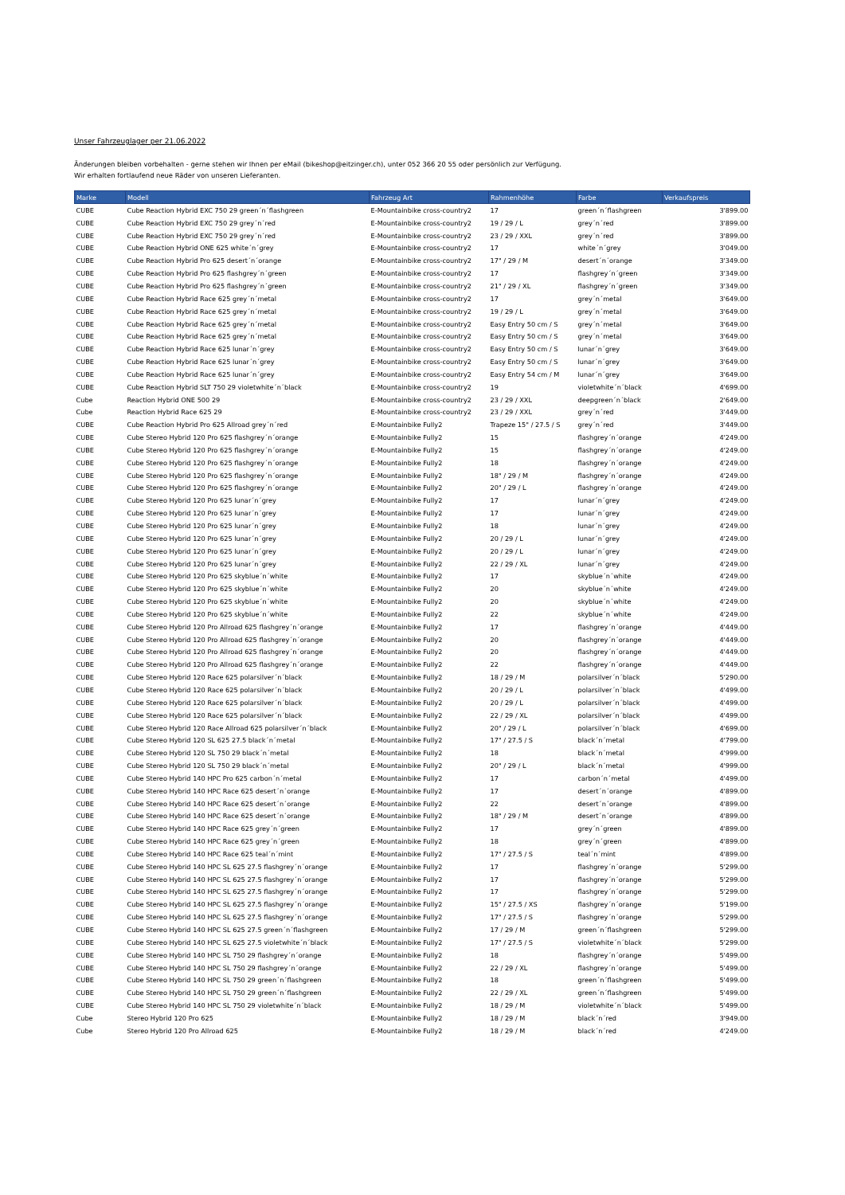Unser Fahrzeuglager per 21.06.2022
Änderungen bleiben vorbehalten - gerne stehen wir Ihnen per eMail (bikeshop@eitzinger.ch), unter 052 366 20 55 oder persönlich zur Verfügung.
Wir erhalten fortlaufend neue Räder von unseren Lieferanten.
| Marke | Modell | Fahrzeug Art | Rahmenhöhe | Farbe | Verkaufspreis |
| --- | --- | --- | --- | --- | --- |
| CUBE | Cube Reaction Hybrid EXC 750 29 green´n´flashgreen | E-Mountainbike cross-country2 | 17 | green´n´flashgreen | 3'899.00 |
| CUBE | Cube Reaction Hybrid EXC 750 29 grey´n´red | E-Mountainbike cross-country2 | 19 / 29 / L | grey´n´red | 3'899.00 |
| CUBE | Cube Reaction Hybrid EXC 750 29 grey´n´red | E-Mountainbike cross-country2 | 23 / 29 / XXL | grey´n´red | 3'899.00 |
| CUBE | Cube Reaction Hybrid ONE 625 white´n´grey | E-Mountainbike cross-country2 | 17 | white´n´grey | 3'049.00 |
| CUBE | Cube Reaction Hybrid Pro 625 desert´n´orange | E-Mountainbike cross-country2 | 17" / 29 / M | desert´n´orange | 3'349.00 |
| CUBE | Cube Reaction Hybrid Pro 625 flashgrey´n´green | E-Mountainbike cross-country2 | 17 | flashgrey´n´green | 3'349.00 |
| CUBE | Cube Reaction Hybrid Pro 625 flashgrey´n´green | E-Mountainbike cross-country2 | 21" / 29 / XL | flashgrey´n´green | 3'349.00 |
| CUBE | Cube Reaction Hybrid Race 625 grey´n´metal | E-Mountainbike cross-country2 | 17 | grey´n´metal | 3'649.00 |
| CUBE | Cube Reaction Hybrid Race 625 grey´n´metal | E-Mountainbike cross-country2 | 19 / 29 / L | grey´n´metal | 3'649.00 |
| CUBE | Cube Reaction Hybrid Race 625 grey´n´metal | E-Mountainbike cross-country2 | Easy Entry 50 cm / S | grey´n´metal | 3'649.00 |
| CUBE | Cube Reaction Hybrid Race 625 grey´n´metal | E-Mountainbike cross-country2 | Easy Entry 50 cm / S | grey´n´metal | 3'649.00 |
| CUBE | Cube Reaction Hybrid Race 625 lunar´n´grey | E-Mountainbike cross-country2 | Easy Entry 50 cm / S | lunar´n´grey | 3'649.00 |
| CUBE | Cube Reaction Hybrid Race 625 lunar´n´grey | E-Mountainbike cross-country2 | Easy Entry 50 cm / S | lunar´n´grey | 3'649.00 |
| CUBE | Cube Reaction Hybrid Race 625 lunar´n´grey | E-Mountainbike cross-country2 | Easy Entry 54 cm / M | lunar´n´grey | 3'649.00 |
| CUBE | Cube Reaction Hybrid SLT 750 29 violetwhite´n´black | E-Mountainbike cross-country2 | 19 | violetwhite´n´black | 4'699.00 |
| Cube | Reaction Hybrid ONE 500 29 | E-Mountainbike cross-country2 | 23 / 29 / XXL | deepgreen´n´black | 2'649.00 |
| Cube | Reaction Hybrid Race 625 29 | E-Mountainbike cross-country2 | 23 / 29 / XXL | grey´n´red | 3'449.00 |
| CUBE | Cube Reaction Hybrid Pro 625 Allroad grey´n´red | E-Mountainbike Fully2 | Trapeze 15" / 27.5 / S | grey´n´red | 3'449.00 |
| CUBE | Cube Stereo Hybrid 120 Pro 625 flashgrey´n´orange | E-Mountainbike Fully2 | 15 | flashgrey´n´orange | 4'249.00 |
| CUBE | Cube Stereo Hybrid 120 Pro 625 flashgrey´n´orange | E-Mountainbike Fully2 | 15 | flashgrey´n´orange | 4'249.00 |
| CUBE | Cube Stereo Hybrid 120 Pro 625 flashgrey´n´orange | E-Mountainbike Fully2 | 18 | flashgrey´n´orange | 4'249.00 |
| CUBE | Cube Stereo Hybrid 120 Pro 625 flashgrey´n´orange | E-Mountainbike Fully2 | 18" / 29 / M | flashgrey´n´orange | 4'249.00 |
| CUBE | Cube Stereo Hybrid 120 Pro 625 flashgrey´n´orange | E-Mountainbike Fully2 | 20" / 29 / L | flashgrey´n´orange | 4'249.00 |
| CUBE | Cube Stereo Hybrid 120 Pro 625 lunar´n´grey | E-Mountainbike Fully2 | 17 | lunar´n´grey | 4'249.00 |
| CUBE | Cube Stereo Hybrid 120 Pro 625 lunar´n´grey | E-Mountainbike Fully2 | 17 | lunar´n´grey | 4'249.00 |
| CUBE | Cube Stereo Hybrid 120 Pro 625 lunar´n´grey | E-Mountainbike Fully2 | 18 | lunar´n´grey | 4'249.00 |
| CUBE | Cube Stereo Hybrid 120 Pro 625 lunar´n´grey | E-Mountainbike Fully2 | 20 / 29 / L | lunar´n´grey | 4'249.00 |
| CUBE | Cube Stereo Hybrid 120 Pro 625 lunar´n´grey | E-Mountainbike Fully2 | 20 / 29 / L | lunar´n´grey | 4'249.00 |
| CUBE | Cube Stereo Hybrid 120 Pro 625 lunar´n´grey | E-Mountainbike Fully2 | 22 / 29 / XL | lunar´n´grey | 4'249.00 |
| CUBE | Cube Stereo Hybrid 120 Pro 625 skyblue´n´white | E-Mountainbike Fully2 | 17 | skyblue´n´white | 4'249.00 |
| CUBE | Cube Stereo Hybrid 120 Pro 625 skyblue´n´white | E-Mountainbike Fully2 | 20 | skyblue´n´white | 4'249.00 |
| CUBE | Cube Stereo Hybrid 120 Pro 625 skyblue´n´white | E-Mountainbike Fully2 | 20 | skyblue´n´white | 4'249.00 |
| CUBE | Cube Stereo Hybrid 120 Pro 625 skyblue´n´white | E-Mountainbike Fully2 | 22 | skyblue´n´white | 4'249.00 |
| CUBE | Cube Stereo Hybrid 120 Pro Allroad 625 flashgrey´n´orange | E-Mountainbike Fully2 | 17 | flashgrey´n´orange | 4'449.00 |
| CUBE | Cube Stereo Hybrid 120 Pro Allroad 625 flashgrey´n´orange | E-Mountainbike Fully2 | 20 | flashgrey´n´orange | 4'449.00 |
| CUBE | Cube Stereo Hybrid 120 Pro Allroad 625 flashgrey´n´orange | E-Mountainbike Fully2 | 20 | flashgrey´n´orange | 4'449.00 |
| CUBE | Cube Stereo Hybrid 120 Pro Allroad 625 flashgrey´n´orange | E-Mountainbike Fully2 | 22 | flashgrey´n´orange | 4'449.00 |
| CUBE | Cube Stereo Hybrid 120 Race 625 polarsilver´n´black | E-Mountainbike Fully2 | 18 / 29 / M | polarsilver´n´black | 5'290.00 |
| CUBE | Cube Stereo Hybrid 120 Race 625 polarsilver´n´black | E-Mountainbike Fully2 | 20 / 29 / L | polarsilver´n´black | 4'499.00 |
| CUBE | Cube Stereo Hybrid 120 Race 625 polarsilver´n´black | E-Mountainbike Fully2 | 20 / 29 / L | polarsilver´n´black | 4'499.00 |
| CUBE | Cube Stereo Hybrid 120 Race 625 polarsilver´n´black | E-Mountainbike Fully2 | 22 / 29 / XL | polarsilver´n´black | 4'499.00 |
| CUBE | Cube Stereo Hybrid 120 Race Allroad 625 polarsilver´n´black | E-Mountainbike Fully2 | 20" / 29 / L | polarsilver´n´black | 4'699.00 |
| CUBE | Cube Stereo Hybrid 120 SL 625 27.5 black´n´metal | E-Mountainbike Fully2 | 17" / 27.5 / S | black´n´metal | 4'799.00 |
| CUBE | Cube Stereo Hybrid 120 SL 750 29 black´n´metal | E-Mountainbike Fully2 | 18 | black´n´metal | 4'999.00 |
| CUBE | Cube Stereo Hybrid 120 SL 750 29 black´n´metal | E-Mountainbike Fully2 | 20" / 29 / L | black´n´metal | 4'999.00 |
| CUBE | Cube Stereo Hybrid 140 HPC Pro 625 carbon´n´metal | E-Mountainbike Fully2 | 17 | carbon´n´metal | 4'499.00 |
| CUBE | Cube Stereo Hybrid 140 HPC Race 625 desert´n´orange | E-Mountainbike Fully2 | 17 | desert´n´orange | 4'899.00 |
| CUBE | Cube Stereo Hybrid 140 HPC Race 625 desert´n´orange | E-Mountainbike Fully2 | 22 | desert´n´orange | 4'899.00 |
| CUBE | Cube Stereo Hybrid 140 HPC Race 625 desert´n´orange | E-Mountainbike Fully2 | 18" / 29 / M | desert´n´orange | 4'899.00 |
| CUBE | Cube Stereo Hybrid 140 HPC Race 625 grey´n´green | E-Mountainbike Fully2 | 17 | grey´n´green | 4'899.00 |
| CUBE | Cube Stereo Hybrid 140 HPC Race 625 grey´n´green | E-Mountainbike Fully2 | 18 | grey´n´green | 4'899.00 |
| CUBE | Cube Stereo Hybrid 140 HPC Race 625 teal´n´mint | E-Mountainbike Fully2 | 17" / 27.5 / S | teal´n´mint | 4'899.00 |
| CUBE | Cube Stereo Hybrid 140 HPC SL 625 27.5 flashgrey´n´orange | E-Mountainbike Fully2 | 17 | flashgrey´n´orange | 5'299.00 |
| CUBE | Cube Stereo Hybrid 140 HPC SL 625 27.5 flashgrey´n´orange | E-Mountainbike Fully2 | 17 | flashgrey´n´orange | 5'299.00 |
| CUBE | Cube Stereo Hybrid 140 HPC SL 625 27.5 flashgrey´n´orange | E-Mountainbike Fully2 | 17 | flashgrey´n´orange | 5'299.00 |
| CUBE | Cube Stereo Hybrid 140 HPC SL 625 27.5 flashgrey´n´orange | E-Mountainbike Fully2 | 15" / 27.5 / XS | flashgrey´n´orange | 5'199.00 |
| CUBE | Cube Stereo Hybrid 140 HPC SL 625 27.5 flashgrey´n´orange | E-Mountainbike Fully2 | 17" / 27.5 / S | flashgrey´n´orange | 5'299.00 |
| CUBE | Cube Stereo Hybrid 140 HPC SL 625 27.5 green´n´flashgreen | E-Mountainbike Fully2 | 17 / 29 / M | green´n´flashgreen | 5'299.00 |
| CUBE | Cube Stereo Hybrid 140 HPC SL 625 27.5 violetwhite´n´black | E-Mountainbike Fully2 | 17" / 27.5 / S | violetwhite´n´black | 5'299.00 |
| CUBE | Cube Stereo Hybrid 140 HPC SL 750 29 flashgrey´n´orange | E-Mountainbike Fully2 | 18 | flashgrey´n´orange | 5'499.00 |
| CUBE | Cube Stereo Hybrid 140 HPC SL 750 29 flashgrey´n´orange | E-Mountainbike Fully2 | 22 / 29 / XL | flashgrey´n´orange | 5'499.00 |
| CUBE | Cube Stereo Hybrid 140 HPC SL 750 29 green´n´flashgreen | E-Mountainbike Fully2 | 18 | green´n´flashgreen | 5'499.00 |
| CUBE | Cube Stereo Hybrid 140 HPC SL 750 29 green´n´flashgreen | E-Mountainbike Fully2 | 22 / 29 / XL | green´n´flashgreen | 5'499.00 |
| CUBE | Cube Stereo Hybrid 140 HPC SL 750 29 violetwhite´n´black | E-Mountainbike Fully2 | 18 / 29 / M | violetwhite´n´black | 5'499.00 |
| Cube | Stereo Hybrid 120 Pro 625 | E-Mountainbike Fully2 | 18 / 29 / M | black´n´red | 3'949.00 |
| Cube | Stereo Hybrid 120 Pro Allroad 625 | E-Mountainbike Fully2 | 18 / 29 / M | black´n´red | 4'249.00 |